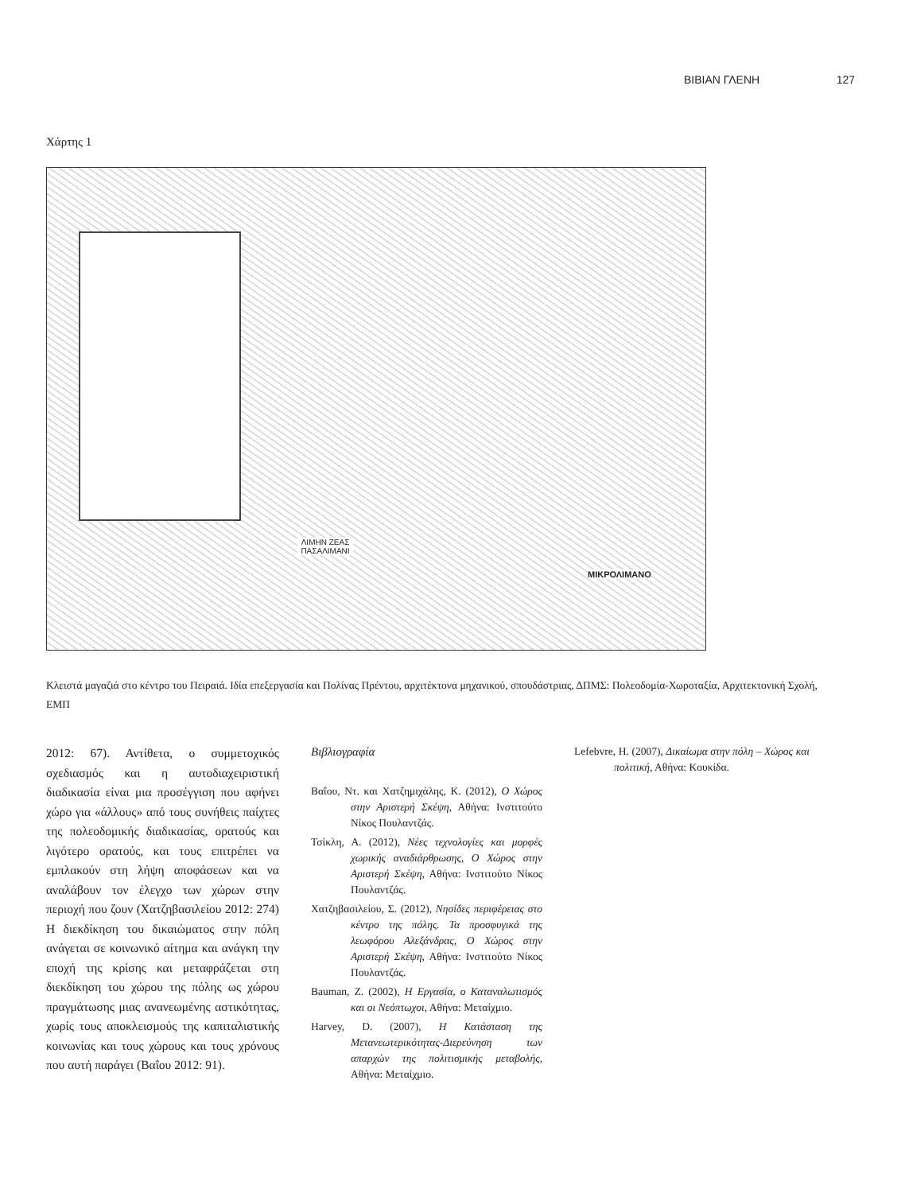ΒΙΒΙΑΝ ΓΛΕΝΗ 127
Χάρτης 1
ΛΙΜΗΝ ΖΕΑΣ ΠΑΣΑΛΙΜΑΝΙ
ΜΙΚΡΟΛΙΜΑΝΟ
Κλειστά μαγαζιά στο κέντρο του Πειραιά. Ιδία επεξεργασία και Πολίνας Πρέντου, αρχιτέκτονα μηχανικού, σπουδάστριας, ΔΠΜΣ: Πολεοδομία-Χωροταξία, Αρχιτεκτονική Σχολή, ΕΜΠ
2012: 67). Αντίθετα, ο συμμετοχικός σχεδιασμός και η αυτοδιαχειριστική διαδικασία είναι μια προσέγγιση που αφήνει χώρο για «άλλους» από τους συνήθεις παίχτες της πολεοδομικής διαδικασίας, ορατούς και λιγότερο ορατούς, και τους επιτρέπει να εμπλακούν στη λήψη αποφάσεων και να αναλάβουν τον έλεγχο των χώρων στην περιοχή που ζουν (Χατζηβασιλείου 2012: 274) Η διεκδίκηση του δικαιώματος στην πόλη ανάγεται σε κοινωνικό αίτημα και ανάγκη την εποχή της κρίσης και μεταφράζεται στη διεκδίκηση του χώρου της πόλης ως χώρου πραγμάτωσης μιας ανανεωμένης αστικότητας, χωρίς τους αποκλεισμούς της καπιταλιστικής κοινωνίας και τους χώρους και τους χρόνους που αυτή παράγει (Βαΐου 2012: 91).
Βιβλιογραφία
Βαΐου, Ντ. και Χατζημιχάλης, Κ. (2012), Ο Χώρος στην Αριστερή Σκέψη, Αθήνα: Ινστιτούτο Νίκος Πουλαντζάς.
Τσίκλη, Α. (2012), Νέες τεχνολογίες και μορφές χωρικής αναδιάρθρωσης, Ο Χώρος στην Αριστερή Σκέψη, Αθήνα: Ινστιτούτο Νίκος Πουλαντζάς.
Χατζηβασιλείου, Σ. (2012), Νησίδες περιφέρειας στο κέντρο της πόλης. Τα προσφυγικά της λεωφόρου Αλεξάνδρας, Ο Χώρος στην Αριστερή Σκέψη, Αθήνα: Ινστιτούτο Νίκος Πουλαντζάς.
Bauman, Z. (2002), Η Εργασία, ο Καταναλωτισμός και οι Νεόπτωχοι, Αθήνα: Μεταίχμιο.
Harvey, D. (2007), Η Κατάσταση της Μετανεωτερικότητας-Διερεύνηση των απαρχών της πολιτισμικής μεταβολής, Αθήνα: Μεταίχμιο.
Lefebvre, H. (2007), Δικαίωμα στην πόλη – Χώρος και πολιτική, Αθήνα: Κουκίδα.